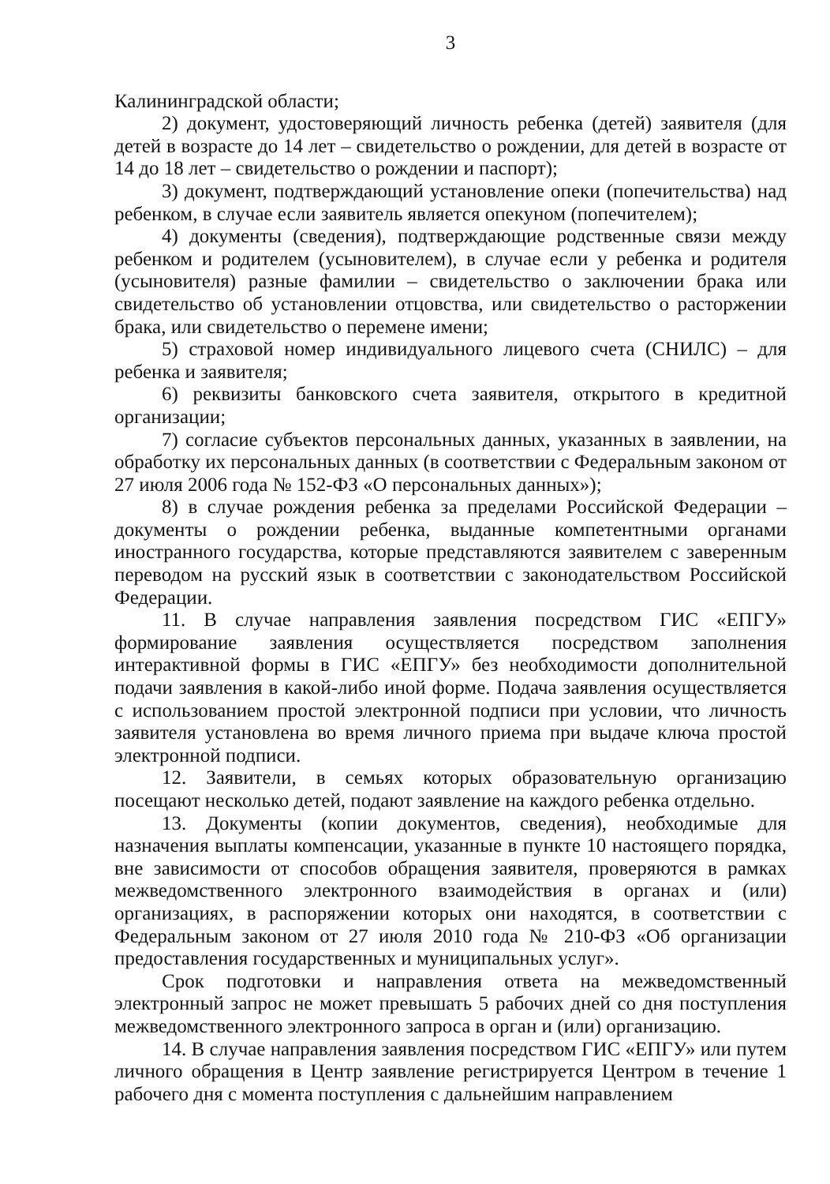3
Калининградской области;
2) документ, удостоверяющий личность ребенка (детей) заявителя (для детей в возрасте до 14 лет – свидетельство о рождении, для детей в возрасте от 14 до 18 лет – свидетельство о рождении и паспорт);
3) документ, подтверждающий установление опеки (попечительства) над ребенком, в случае если заявитель является опекуном (попечителем);
4) документы (сведения), подтверждающие родственные связи между ребенком и родителем (усыновителем), в случае если у ребенка и родителя (усыновителя) разные фамилии – свидетельство о заключении брака или свидетельство об установлении отцовства, или свидетельство о расторжении брака, или свидетельство о перемене имени;
5) страховой номер индивидуального лицевого счета (СНИЛС) – для ребенка и заявителя;
6) реквизиты банковского счета заявителя, открытого в кредитной организации;
7) согласие субъектов персональных данных, указанных в заявлении, на обработку их персональных данных (в соответствии с Федеральным законом от 27 июля 2006 года № 152-ФЗ «О персональных данных»);
8) в случае рождения ребенка за пределами Российской Федерации – документы о рождении ребенка, выданные компетентными органами иностранного государства, которые представляются заявителем с заверенным переводом на русский язык в соответствии с законодательством Российской Федерации.
11. В случае направления заявления посредством ГИС «ЕПГУ» формирование заявления осуществляется посредством заполнения интерактивной формы в ГИС «ЕПГУ» без необходимости дополнительной подачи заявления в какой-либо иной форме. Подача заявления осуществляется с использованием простой электронной подписи при условии, что личность заявителя установлена во время личного приема при выдаче ключа простой электронной подписи.
12. Заявители, в семьях которых образовательную организацию посещают несколько детей, подают заявление на каждого ребенка отдельно.
13. Документы (копии документов, сведения), необходимые для назначения выплаты компенсации, указанные в пункте 10 настоящего порядка, вне зависимости от способов обращения заявителя, проверяются в рамках межведомственного электронного взаимодействия в органах и (или) организациях, в распоряжении которых они находятся, в соответствии с Федеральным законом от 27 июля 2010 года № 210-ФЗ «Об организации предоставления государственных и муниципальных услуг».
Срок подготовки и направления ответа на межведомственный электронный запрос не может превышать 5 рабочих дней со дня поступления межведомственного электронного запроса в орган и (или) организацию.
14. В случае направления заявления посредством ГИС «ЕПГУ» или путем личного обращения в Центр заявление регистрируется Центром в течение 1 рабочего дня с момента поступления с дальнейшим направлением